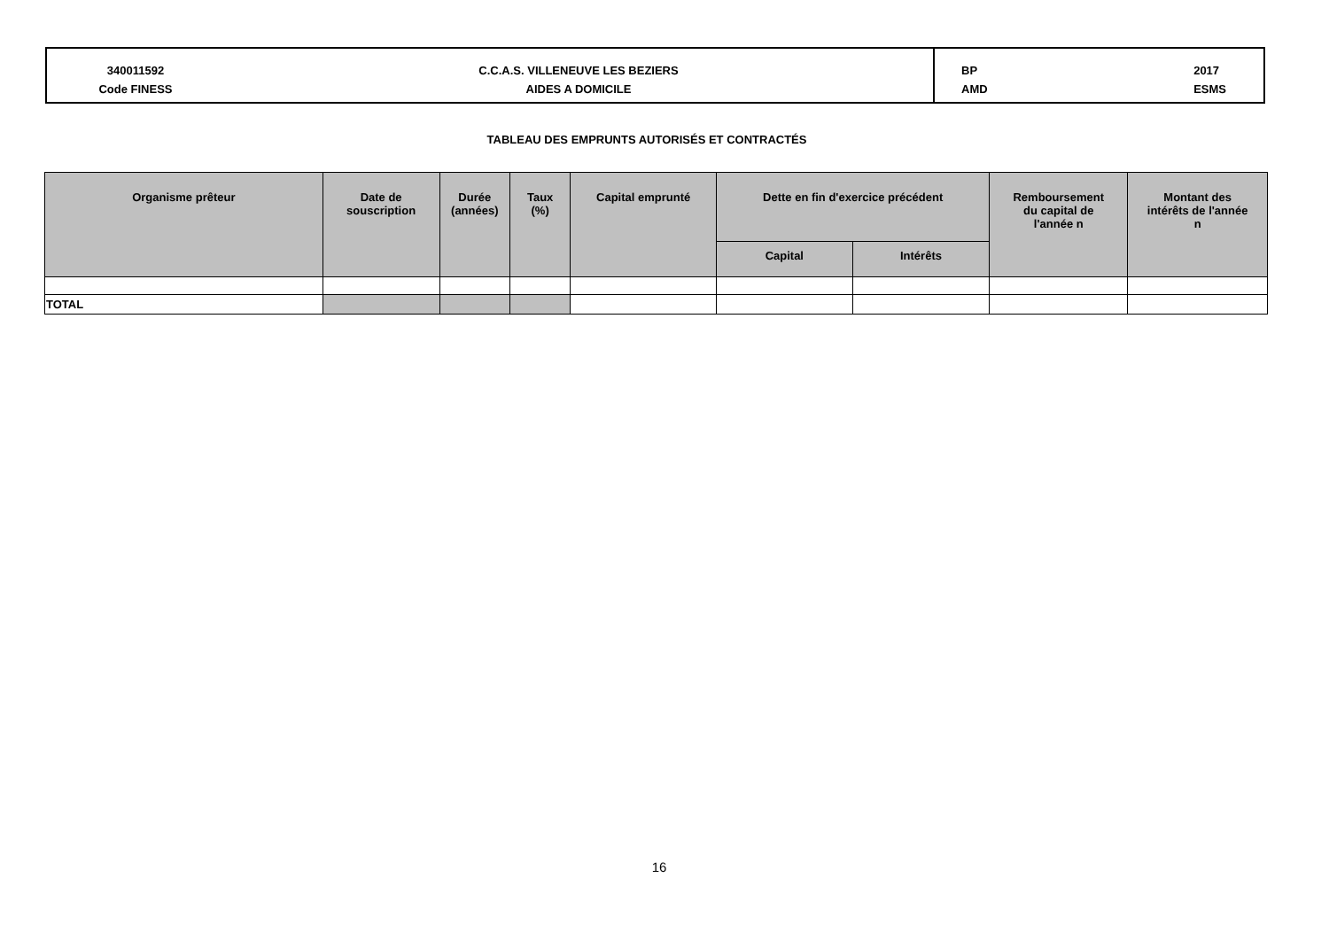340011592
Code FINESS
C.C.A.S. VILLENEUVE LES BEZIERS
AIDES A DOMICILE
BP
AMD
2017
ESMS
TABLEAU DES EMPRUNTS AUTORISÉS ET CONTRACTÉS
| Organisme prêteur | Date de souscription | Durée (années) | Taux (%) | Capital emprunté | Dette en fin d'exercice précédent | | Remboursement du capital de l'année n | Montant des intérêts de l'année n |
| --- | --- | --- | --- | --- | --- | --- | --- | --- |
| | | | | | Capital | Intérêts | | |
| TOTAL | | | | | | | | |
16